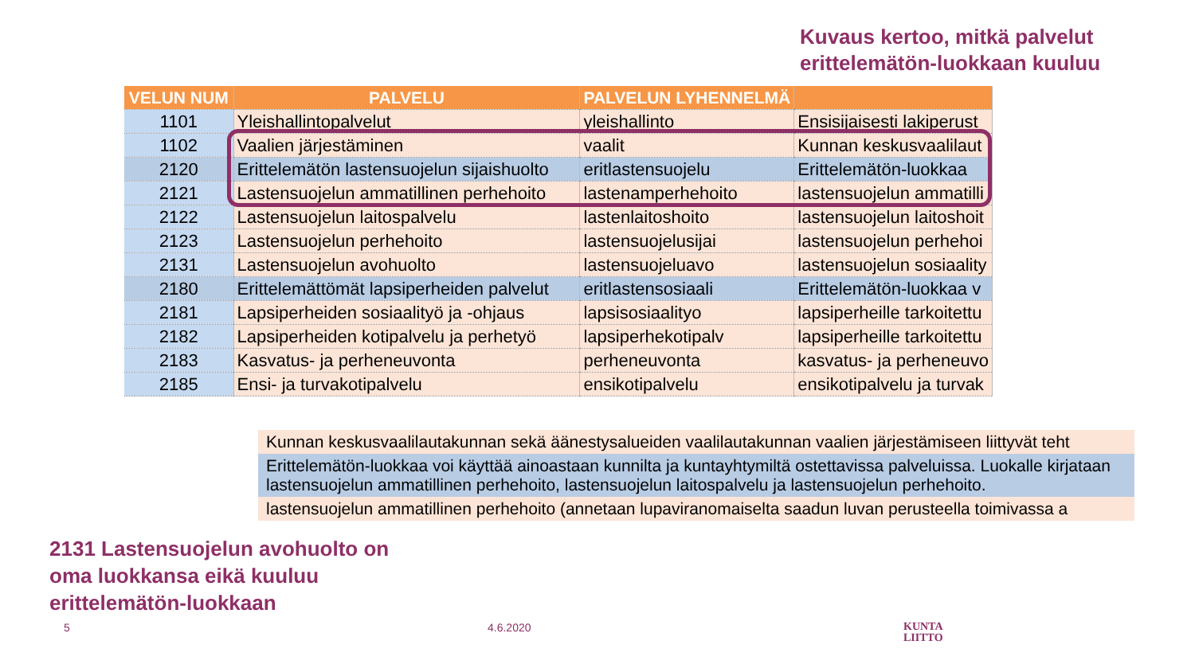Kuvaus kertoo, mitkä palvelut
erittelemätön-luokkaan kuuluu
| VELUN NUM | PALVELU | PALVELUN LYHENNELMÄ | |
| --- | --- | --- | --- |
| 1101 | Yleishallintopalvelut | yleishallinto | Ensisijaisesti lakiperust |
| 1102 | Vaalien järjestäminen | vaalit | Kunnan keskusvaalilaut |
| 2120 | Erittelemätön lastensuojelun sijaishuolto | eritlastensuojelu | Erittelemätön-luokkaa |
| 2121 | Lastensuojelun ammatillinen perhehoito | lastenamperhehoito | lastensuojelun ammatilli |
| 2122 | Lastensuojelun laitospalvelu | lastenlaitoshoito | lastensuojelun laitoshoit |
| 2123 | Lastensuojelun perhehoito | lastensuojelusijai | lastensuojelun perhehoi |
| 2131 | Lastensuojelun avohuolto | lastensuojeluavo | lastensuojelun sosiaality |
| 2180 | Erittelemättömät lapsiperheiden palvelut | eritlastensosiaali | Erittelemätön-luokkaa v |
| 2181 | Lapsiperheiden sosiaalityö ja -ohjaus | lapsisosiaalityo | lapsiperheille tarkoitettu |
| 2182 | Lapsiperheiden kotipalvelu ja perhetyö | lapsiperhekotipalv | lapsiperheille tarkoitettu |
| 2183 | Kasvatus- ja perheneuvonta | perheneuvonta | kasvatus- ja perheneuvo |
| 2185 | Ensi- ja turvakotipalvelu | ensikotipalvelu | ensikotipalvelu ja turvak |
Kunnan keskusvaalilautakunnan sekä äänestysalueiden vaalilautakunnan vaalien järjestämiseen liittyvät teht
Erittelemätön-luokkaa voi käyttää ainoastaan kunnilta ja kuntayhtymiltä ostettavissa palveluissa. Luokalle kirjataan lastensuojelun ammatillinen perhehoito, lastensuojelun laitospalvelu ja lastensuojelun perhehoito.
lastensuojelun ammatillinen perhehoito (annetaan lupaviranomaiselta saadun luvan perusteella toimivassa a
2131 Lastensuojelun avohuolto on
oma luokkansa eikä kuuluu
erittelemätön-luokkaan
5 4.6.2020
KUNTA
LIITTO